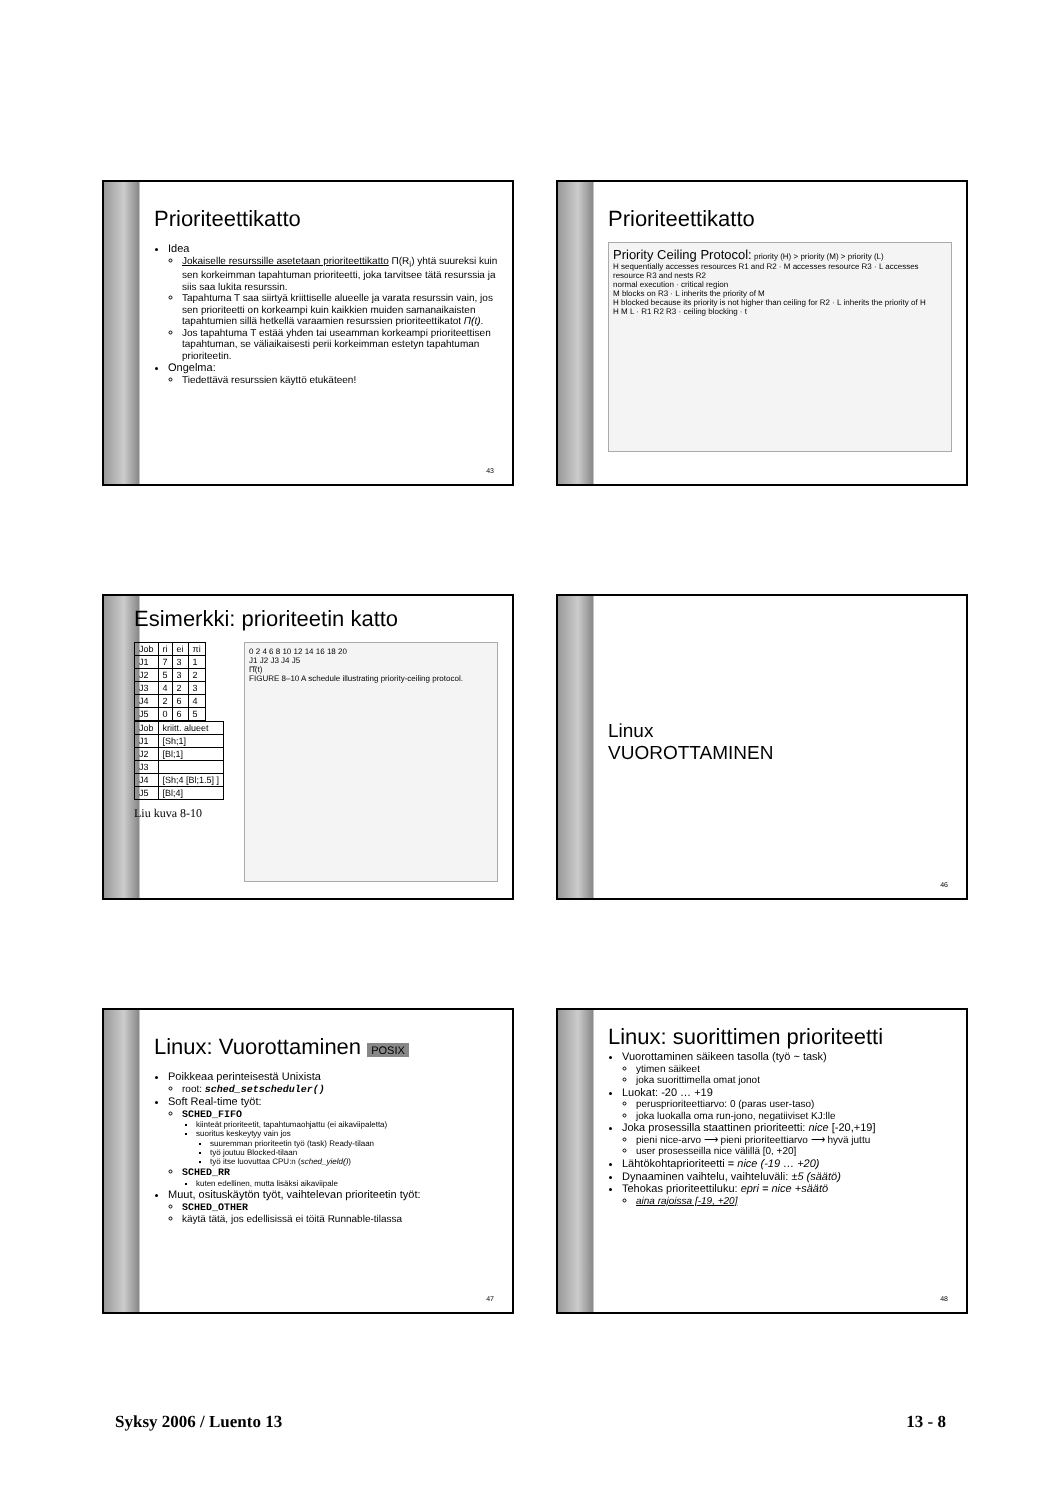Prioriteettikatto
Idea
Jokaiselle resurssille asetetaan prioriteettikatto Π(R<sub>i</sub>) yhtä suureksi kuin sen korkeimman tapahtuman prioriteetti, joka tarvitsee tätä resurssia ja siis saa lukita resurssin.
Tapahtuma T saa siirtyä kriittiselle alueelle ja varata resurssin vain, jos sen prioriteetti on korkeampi kuin kaikkien muiden samanaikaisten tapahtumien sillä hetkellä varaamien resurssien prioriteettikatot Π(t).
Jos tapahtuma T estää yhden tai useamman korkeampi prioriteettisen tapahtuman, se väliaikaisesti perii korkeimman estetyn tapahtuman prioriteetin.
Ongelma:
Tiedettävä resurssien käyttö etukäteen!
43
Prioriteettikatto
Priority Ceiling Protocol: priority (H) > priority (M) > priority (L)
H sequentially accesses resources R1 and R2 · M accesses resource R3 · L accesses resource R3 and nests R2
normal execution · critical region
M blocks on R3 · L inherits the priority of M
H blocked because its priority is not higher than ceiling for R2 · L inherits the priority of H
H M L · R1 R2 R3 · ceiling blocking · t
Esimerkki: prioriteetin katto
| Job | ri | ei | πi |
| J1 | 7 | 3 | 1 |
| J2 | 5 | 3 | 2 |
| J3 | 4 | 2 | 3 |
| J4 | 2 | 6 | 4 |
| J5 | 0 | 6 | 5 |
| Job | kriitt. alueet |
| J1 | [Sh;1] |
| J2 | [Bl;1] |
| J3 | |
| J4 | [Sh;4 [Bl;1.5] ] |
| J5 | [Bl;4] |
Liu kuva 8-10
0 2 4 6 8 10 12 14 16 18 20
J1 J2 J3 J4 J5
Π̂(t)
FIGURE 8–10 A schedule illustrating priority-ceiling protocol.
Linux
VUOROTTAMINEN
46
Linux: Vuorottaminen POSIX
Poikkeaa perinteisestä Unixista
root: sched_setscheduler()
Soft Real-time työt:
SCHED_FIFO
kiinteät prioriteetit, tapahtumaohjattu (ei aikaviipaletta)
suoritus keskeytyy vain jos
suuremman prioriteetin työ (task) Ready-tilaan
työ joutuu Blocked-tilaan
työ itse luovuttaa CPU:n (sched_yield())
SCHED_RR
kuten edellinen, mutta lisäksi aikaviipale
Muut, osituskäytön työt, vaihtelevan prioriteetin työt:
SCHED_OTHER
käytä tätä, jos edellisissä ei töitä Runnable-tilassa
47
Linux: suorittimen prioriteetti
Vuorottaminen säikeen tasolla (työ ~ task)
ytimen säikeet
joka suorittimella omat jonot
Luokat: -20 … +19
perusprioriteettiarvo: 0 (paras user-taso)
joka luokalla oma run-jono, negatiiviset KJ:lle
Joka prosessilla staattinen prioriteetti: nice [-20,+19]
pieni nice-arvo ⟶ pieni prioriteettiarvo ⟶ hyvä juttu
user prosesseilla nice välillä [0, +20]
Lähtökohtaprioriteetti = nice (-19 … +20)
Dynaaminen vaihtelu, vaihteluväli: ±5 (säätö)
Tehokas prioriteettiluku: epri = nice +säätö
aina rajoissa [-19, +20]
48
Syksy 2006 / Luento 13 13 - 8